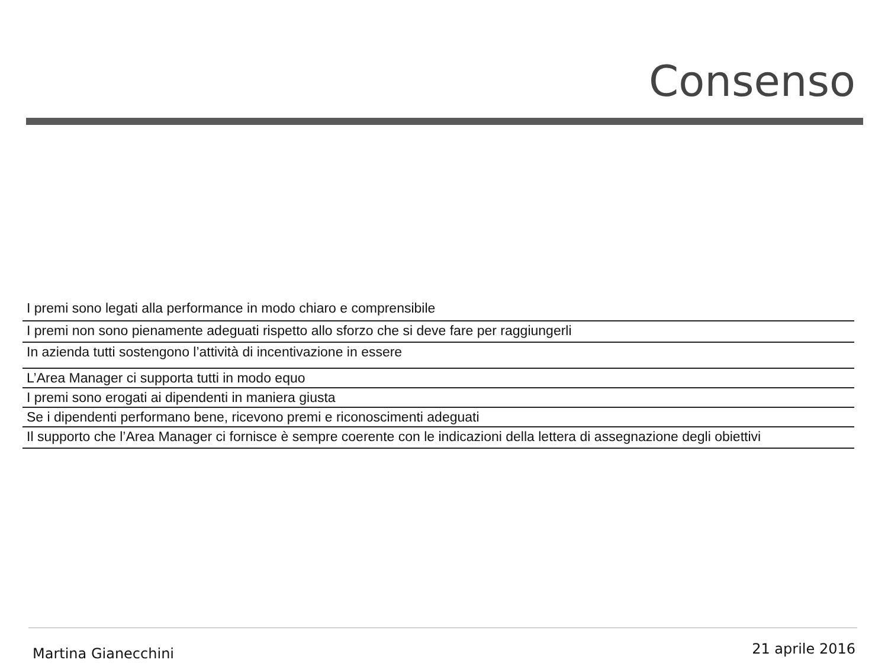Consenso
| I premi sono legati alla performance in modo chiaro e comprensibile |
| I premi non sono pienamente adeguati rispetto allo sforzo che si deve fare per raggiungerli |
| In azienda tutti sostengono l’attività di incentivazione in essere |
| L’Area Manager ci supporta tutti in modo equo |
| I premi sono erogati ai dipendenti in maniera giusta |
| Se i dipendenti performano bene, ricevono premi e riconoscimenti adeguati |
| Il supporto che l’Area Manager ci fornisce è sempre coerente con le indicazioni della lettera di assegnazione degli obiettivi |
Martina Gianecchini 21 aprile 2016